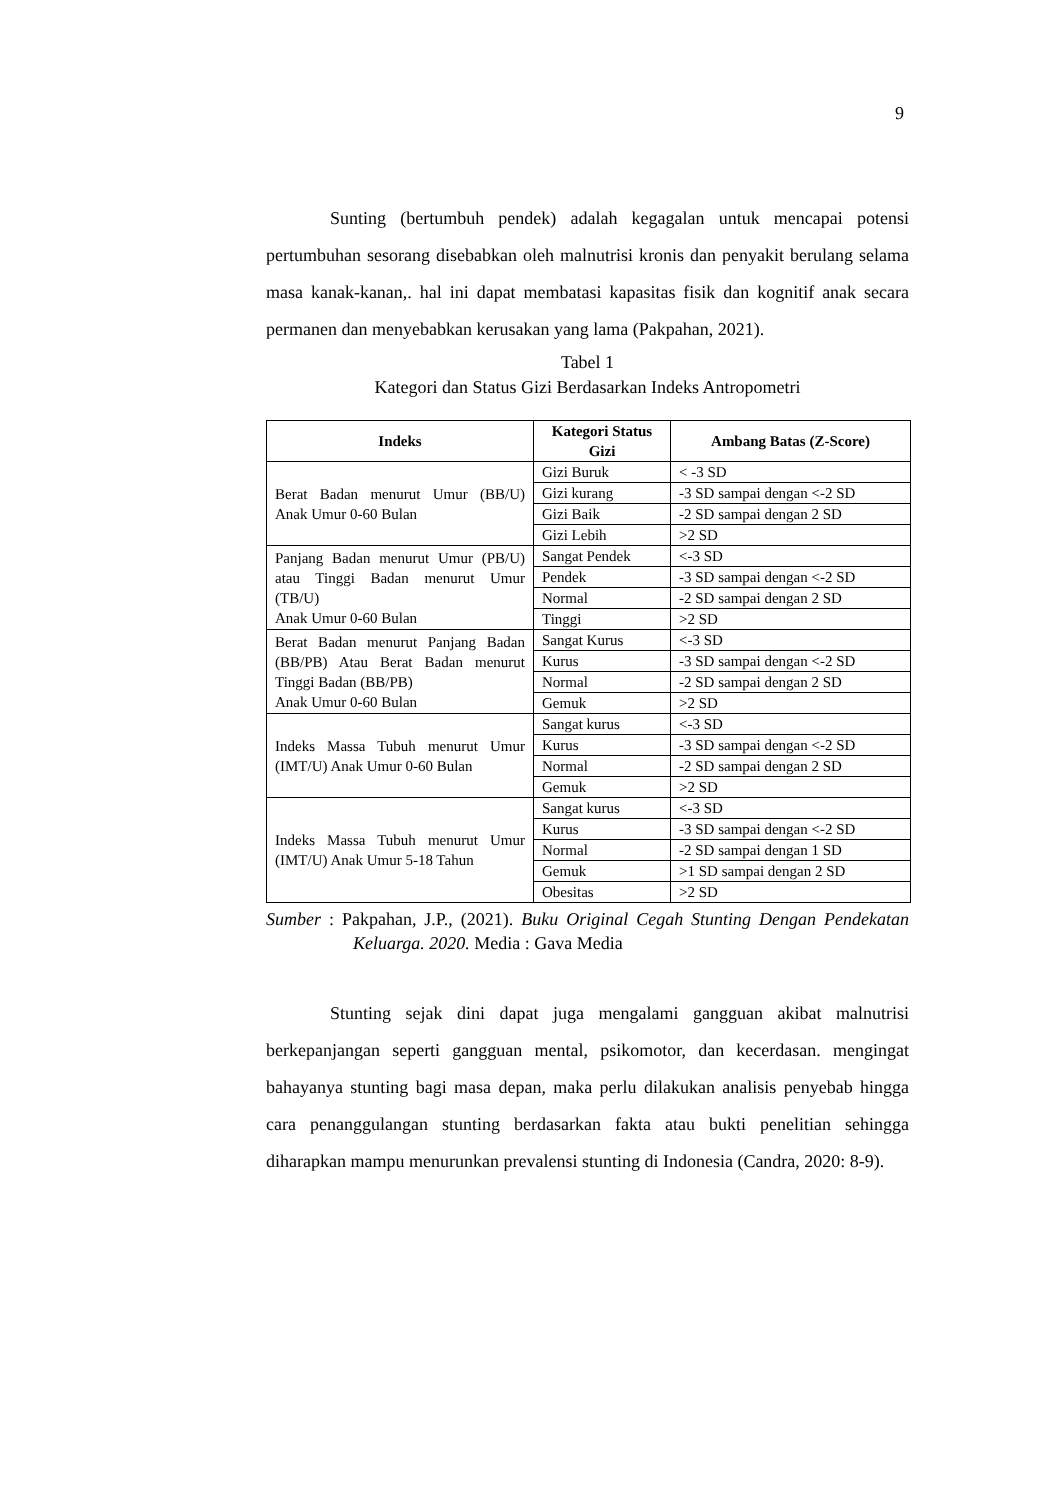9
Sunting (bertumbuh pendek) adalah kegagalan untuk mencapai potensi pertumbuhan sesorang disebabkan oleh malnutrisi kronis dan penyakit berulang selama masa kanak-kanan,. hal ini dapat membatasi kapasitas fisik dan kognitif anak secara permanen dan menyebabkan kerusakan yang lama (Pakpahan, 2021).
Tabel 1
Kategori dan Status Gizi Berdasarkan Indeks Antropometri
| Indeks | Kategori Status Gizi | Ambang Batas (Z-Score) |
| --- | --- | --- |
| Berat Badan menurut Umur (BB/U) Anak Umur 0-60 Bulan | Gizi Buruk | < -3 SD |
| | Gizi kurang | -3 SD sampai dengan <-2 SD |
| | Gizi Baik | -2 SD sampai dengan 2 SD |
| | Gizi Lebih | >2 SD |
| Panjang Badan menurut Umur (PB/U) atau Tinggi Badan menurut Umur (TB/U) Anak Umur 0-60 Bulan | Sangat Pendek | <-3 SD |
| | Pendek | -3 SD sampai dengan <-2 SD |
| | Normal | -2 SD sampai dengan 2 SD |
| | Tinggi | >2 SD |
| Berat Badan menurut Panjang Badan (BB/PB) Atau Berat Badan menurut Tinggi Badan (BB/PB) Anak Umur 0-60 Bulan | Sangat Kurus | <-3 SD |
| | Kurus | -3 SD sampai dengan <-2 SD |
| | Normal | -2 SD sampai dengan 2 SD |
| | Gemuk | >2 SD |
| Indeks Massa Tubuh menurut Umur (IMT/U) Anak Umur 0-60 Bulan | Sangat kurus | <-3 SD |
| | Kurus | -3 SD sampai dengan <-2 SD |
| | Normal | -2 SD sampai dengan 2 SD |
| | Gemuk | >2 SD |
| Indeks Massa Tubuh menurut Umur (IMT/U) Anak Umur 5-18 Tahun | Sangat kurus | <-3 SD |
| | Kurus | -3 SD sampai dengan <-2 SD |
| | Normal | -2 SD sampai dengan 1 SD |
| | Gemuk | >1 SD sampai dengan 2 SD |
| | Obesitas | >2 SD |
Sumber : Pakpahan, J.P., (2021). Buku Original Cegah Stunting Dengan Pendekatan Keluarga. 2020. Media : Gava Media
Stunting sejak dini dapat juga mengalami gangguan akibat malnutrisi berkepanjangan seperti gangguan mental, psikomotor, dan kecerdasan. mengingat bahayanya stunting bagi masa depan, maka perlu dilakukan analisis penyebab hingga cara penanggulangan stunting berdasarkan fakta atau bukti penelitian sehingga diharapkan mampu menurunkan prevalensi stunting di Indonesia (Candra, 2020: 8-9).